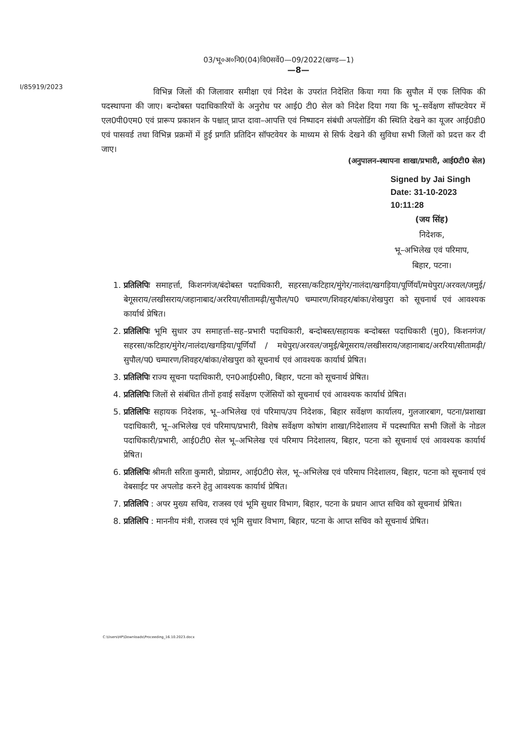03/भू०अ०नि0(04)वि0सर्वे0—09/2022(खण्ड—1)
—8—
I/85919/2023
विभिन्न जिलों की जिलावार समीक्षा एवं निदेश के उपरांत निदेशित किया गया कि सुपौल में एक लिपिक की पदस्थापना की जाए। बन्दोबस्त पदाधिकारियों के अनुरोध पर आई0 टी0 सेल को निदेश दिया गया कि भू–सर्वेक्षण सॉफ्टवेयर में एल0पी0एम0 एवं प्रारूप प्रकाशन के पश्चात् प्राप्त दावा–आपत्ति एवं निष्पादन संबंधी अपलोडिंग की स्थिति देखने का यूजर आई0डी0 एवं पासवर्ड तथा विभिन्न प्रक्रमों में हुई प्रगति प्रतिदिन सॉफ्टवेयर के माध्यम से सिर्फ देखने की सुविधा सभी जिलों को प्रदत्त कर दी जाए।
(अनुपालन–स्थापना शाखा/प्रभारी, आई0टी0 सेल)
Signed by Jai Singh
Date: 31-10-2023 10:11:28
(जय सिंह)
निदेशक,
भू–अभिलेख एवं परिमाप,
बिहार, पटना।
1. प्रतिलिपिः समाहर्त्ता, किशनगंज/बंदोबस्त पदाधिकारी, सहरसा/कटिहार/मुंगेर/नालंदा/खगड़िया/पूर्णियाँ/मधेपुरा/अरवल/जमुई/बेगूसराय/लखीसराय/जहानाबाद/अररिया/सीतामढ़ी/सुपौल/प0 चम्पारण/शिवहर/बांका/शेखपुरा को सूचनार्थ एवं आवश्यक कार्यार्थ प्रेषित।
2. प्रतिलिपिः भूमि सुधार उप समाहर्त्ता–सह–प्रभारी पदाधिकारी, बन्दोबस्त/सहायक बन्दोबस्त पदाधिकारी (मु0), किशनगंज/सहरसा/कटिहार/मुंगेर/नालंदा/खगड़िया/पूर्णियाँ / मधेपुरा/अरवल/जमुई/बेगूसराय/लखीसराय/जहानाबाद/अररिया/सीतामढ़ी/सुपौल/प0 चम्पारण/शिवहर/बांका/शेखपुरा को सूचनार्थ एवं आवश्यक कार्यार्थ प्रेषित।
3. प्रतिलिपिः राज्य सूचना पदाधिकारी, एन0आई0सी0, बिहार, पटना को सूचनार्थ प्रेषित।
4. प्रतिलिपिः जिलों से संबंधित तीनों हवाई सर्वेक्षण एजेंसियों को सूचनार्थ एवं आवश्यक कार्यार्थ प्रेषित।
5. प्रतिलिपिः सहायक निदेशक, भू–अभिलेख एवं परिमाप/उप निदेशक, बिहार सर्वेक्षण कार्यालय, गुलजारबाग, पटना/प्रशाखा पदाधिकारी, भू–अभिलेख एवं परिमाप/प्रभारी, विशेष सर्वेक्षण कोषांग शाखा/निदेशालय में पदस्थापित सभी जिलों के नोडल पदाधिकारी/प्रभारी, आई0टी0 सेल भू–अभिलेख एवं परिमाप निदेशालय, बिहार, पटना को सूचनार्थ एवं आवश्यक कार्यार्थ प्रेषित।
6. प्रतिलिपिः श्रीमती सरिता कुमारी, प्रोग्रामर, आई0टी0 सेल, भू–अभिलेख एवं परिमाप निदेशालय, बिहार, पटना को सूचनार्थ एवं वेबसाईट पर अपलोड करने हेतु आवश्यक कार्यार्थ प्रेषित।
7. प्रतिलिपि : अपर मुख्य सचिव, राजस्व एवं भूमि सुधार विभाग, बिहार, पटना के प्रधान आप्त सचिव को सूचनार्थ प्रेषित।
8. प्रतिलिपि : माननीय मंत्री, राजस्व एवं भूमि सुधार विभाग, बिहार, पटना के आप्त सचिव को सूचनार्थ प्रेषित।
C:\Users\HP\Downloads\Proceeding_16.10.2023.docx